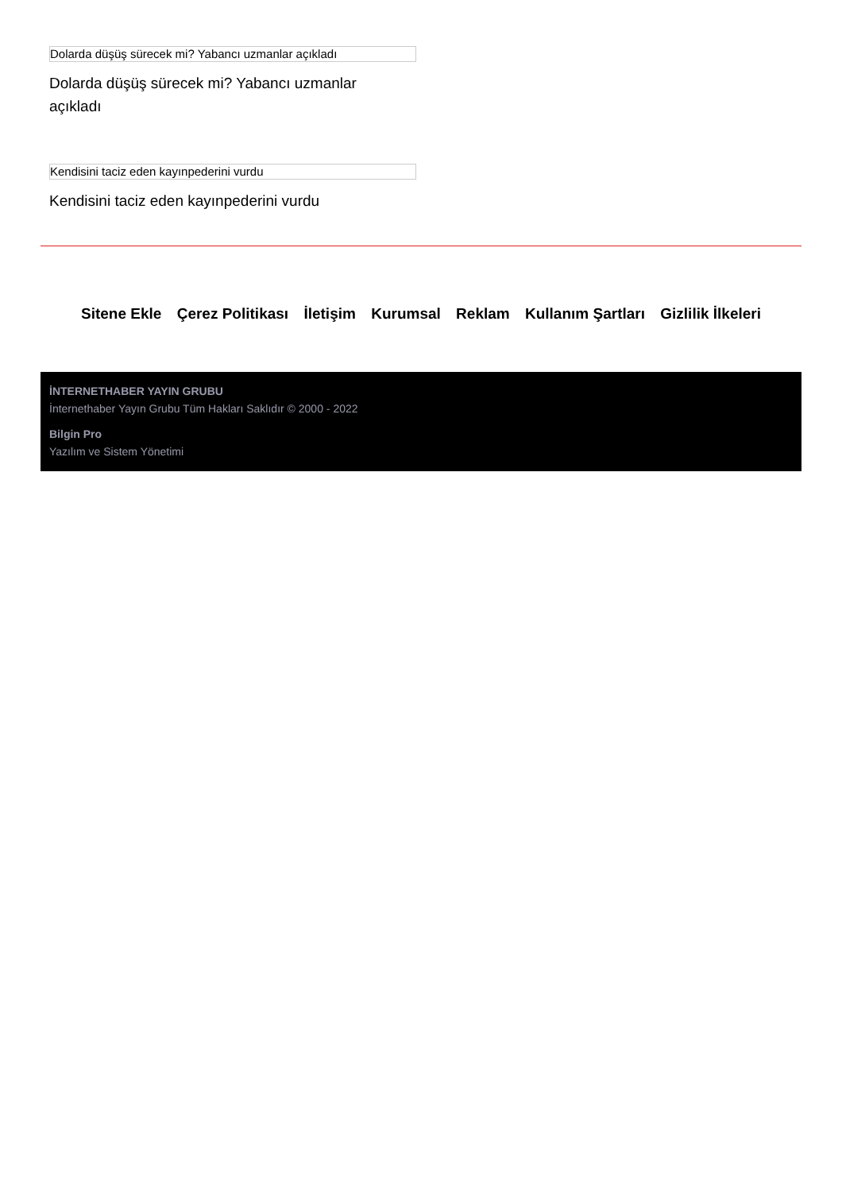Dolarda düşüş sürecek mi? Yabancı uzmanlar açıkladı
Dolarda düşüş sürecek mi? Yabancı uzmanlar açıkladı
Kendisini taciz eden kayınpederini vurdu
Kendisini taciz eden kayınpederini vurdu
Sitene Ekle Çerez Politikası İletişim Kurumsal Reklam Kullanım Şartları Gizlilik İlkeleri
İNTERNETHABER YAYIN GRUBU
İnternethaber Yayın Grubu Tüm Hakları Saklıdır © 2000 - 2022
Bilgin Pro
Yazılım ve Sistem Yönetimi